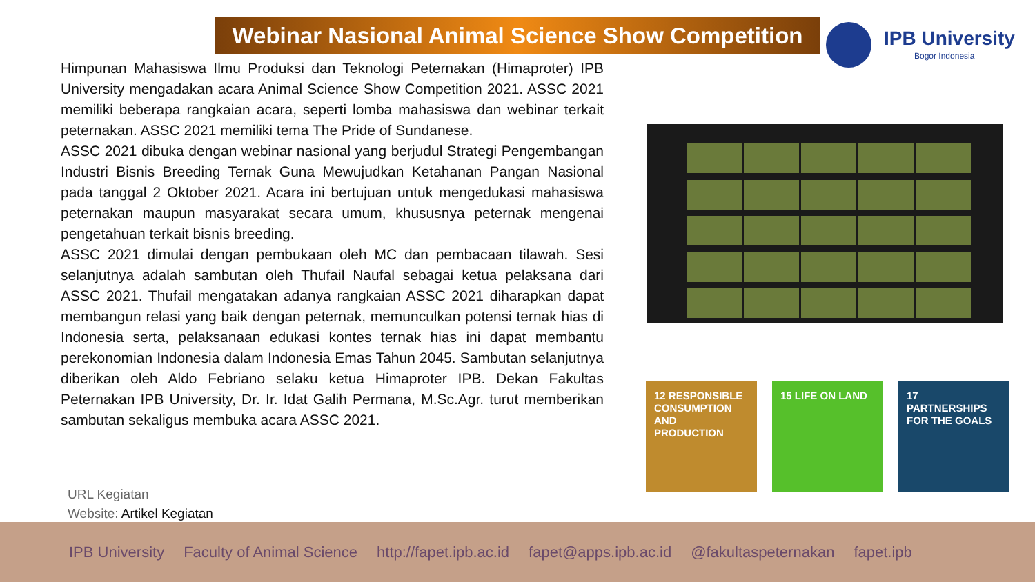Webinar Nasional Animal Science Show Competition
IPB University
Bogor Indonesia
Himpunan Mahasiswa Ilmu Produksi dan Teknologi Peternakan (Himaproter) IPB University mengadakan acara Animal Science Show Competition 2021. ASSC 2021 memiliki beberapa rangkaian acara, seperti lomba mahasiswa dan webinar terkait peternakan. ASSC 2021 memiliki tema The Pride of Sundanese.
ASSC 2021 dibuka dengan webinar nasional yang berjudul Strategi Pengembangan Industri Bisnis Breeding Ternak Guna Mewujudkan Ketahanan Pangan Nasional pada tanggal 2 Oktober 2021. Acara ini bertujuan untuk mengedukasi mahasiswa peternakan maupun masyarakat secara umum, khususnya peternak mengenai pengetahuan terkait bisnis breeding.
ASSC 2021 dimulai dengan pembukaan oleh MC dan pembacaan tilawah. Sesi selanjutnya adalah sambutan oleh Thufail Naufal sebagai ketua pelaksana dari ASSC 2021. Thufail mengatakan adanya rangkaian ASSC 2021 diharapkan dapat membangun relasi yang baik dengan peternak, memunculkan potensi ternak hias di Indonesia serta, pelaksanaan edukasi kontes ternak hias ini dapat membantu perekonomian Indonesia dalam Indonesia Emas Tahun 2045. Sambutan selanjutnya diberikan oleh Aldo Febriano selaku ketua Himaproter IPB. Dekan Fakultas Peternakan IPB University, Dr. Ir. Idat Galih Permana, M.Sc.Agr. turut memberikan sambutan sekaligus membuka acara ASSC 2021.
URL Kegiatan
Website: Artikel Kegiatan
12 RESPONSIBLE CONSUMPTION AND PRODUCTION
15 LIFE ON LAND
17 PARTNERSHIPS FOR THE GOALS
IPB University Faculty of Animal Science http://fapet.ipb.ac.id fapet@apps.ipb.ac.id @fakultaspeternakan fapet.ipb